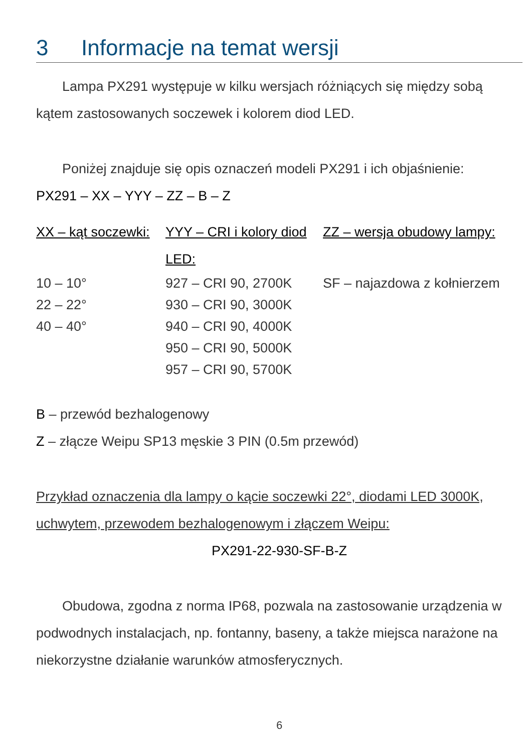3 Informacje na temat wersji
Lampa PX291 występuje w kilku wersjach różniących się między sobą kątem zastosowanych soczewek i kolorem diod LED.
Poniżej znajduje się opis oznaczeń modeli PX291 i ich objaśnienie:
PX291 – XX – YYY – ZZ – B – Z
| XX – kąt soczewki: | YYY – CRI i kolory diod LED: | ZZ – wersja obudowy lampy: |
| --- | --- | --- |
| 10 – 10° | 927 – CRI 90, 2700K | SF – najazdowa z kołnierzem |
| 22 – 22° | 930 – CRI 90, 3000K | |
| 40 – 40° | 940 – CRI 90, 4000K | |
| | 950 – CRI 90, 5000K | |
| | 957 – CRI 90, 5700K | |
B – przewód bezhalogenowy
Z – złącze Weipu SP13 męskie 3 PIN (0.5m przewód)
Przykład oznaczenia dla lampy o kącie soczewki 22°, diodami LED 3000K, uchwytem, przewodem bezhalogenowym i złączem Weipu:
PX291-22-930-SF-B-Z
Obudowa, zgodna z norma IP68, pozwala na zastosowanie urządzenia w podwodnych instalacjach, np. fontanny, baseny, a także miejsca narażone na niekorzystne działanie warunków atmosferycznych.
6